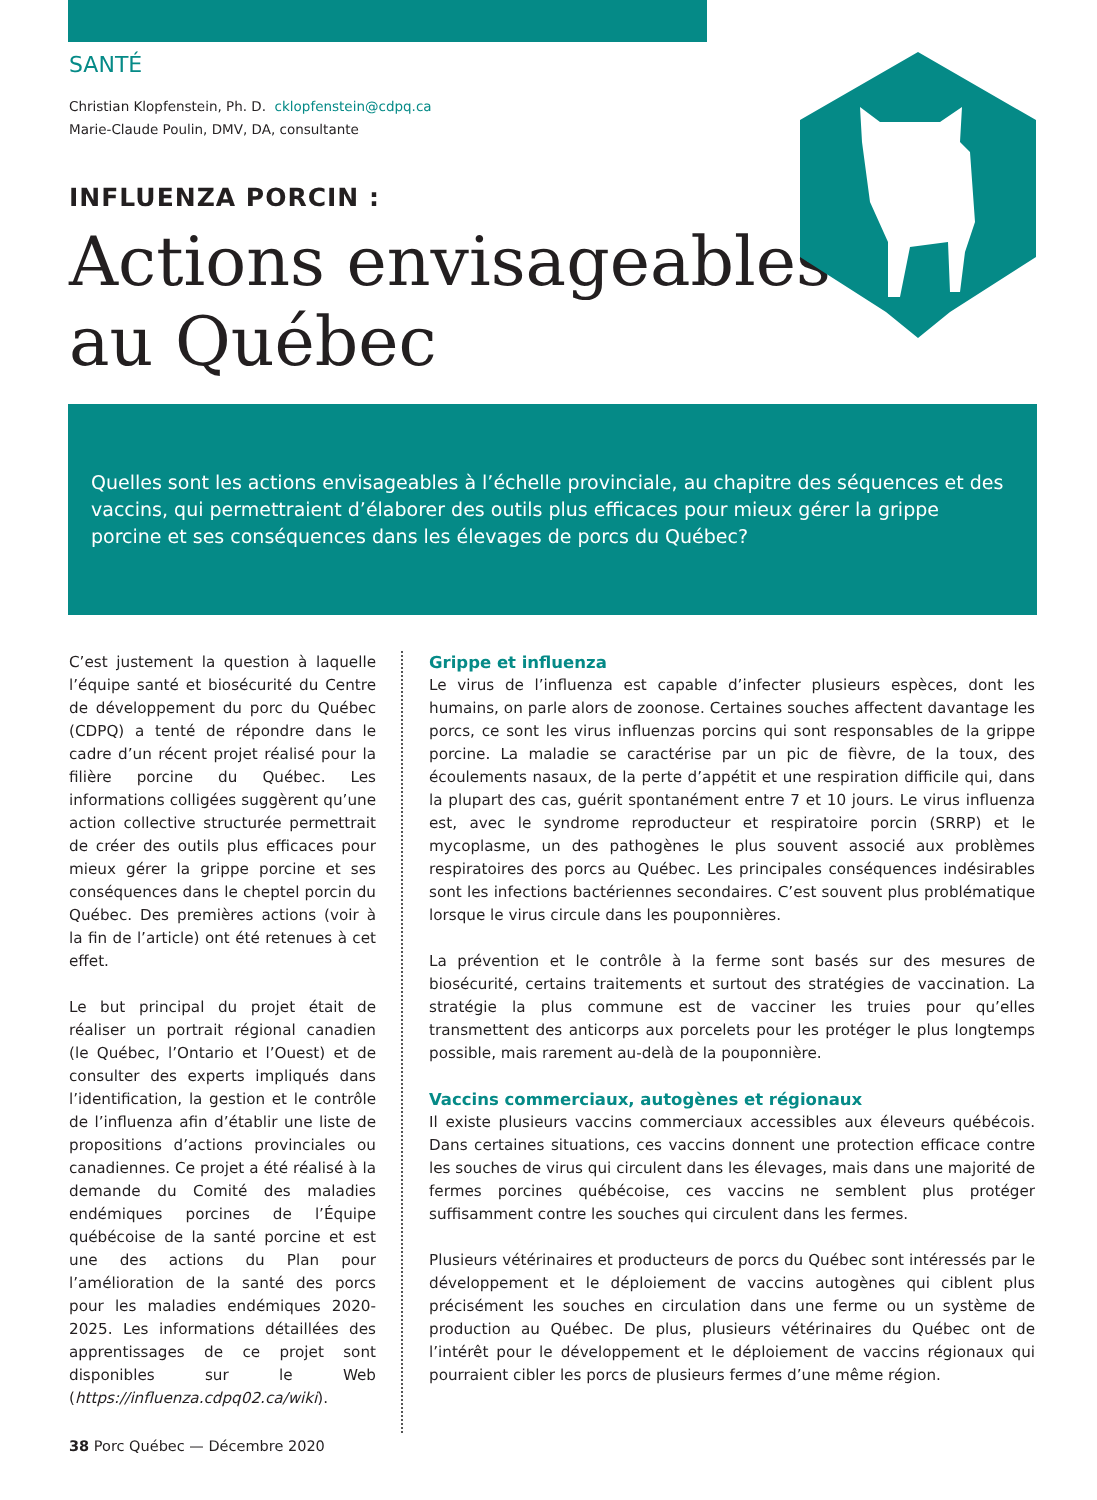SANTÉ
Christian Klopfenstein, Ph. D. cklopfenstein@cdpq.ca
Marie-Claude Poulin, DMV, DA, consultante
INFLUENZA PORCIN :
Actions envisageables
au Québec
Quelles sont les actions envisageables à l’échelle provinciale, au chapitre des séquences et des vaccins, qui permettraient d’élaborer des outils plus efficaces pour mieux gérer la grippe porcine et ses conséquences dans les élevages de porcs du Québec?
C’est justement la question à laquelle l’équipe santé et biosécurité du Centre de développement du porc du Québec (CDPQ) a tenté de répondre dans le cadre d’un récent projet réalisé pour la filière porcine du Québec. Les informations colligées suggèrent qu’une action collective structurée permettrait de créer des outils plus efficaces pour mieux gérer la grippe porcine et ses conséquences dans le cheptel porcin du Québec. Des premières actions (voir à la fin de l’article) ont été retenues à cet effet.
Le but principal du projet était de réaliser un portrait régional canadien (le Québec, l’Ontario et l’Ouest) et de consulter des experts impliqués dans l’identification, la gestion et le contrôle de l’influenza afin d’établir une liste de propositions d’actions provinciales ou canadiennes. Ce projet a été réalisé à la demande du Comité des maladies endémiques porcines de l’Équipe québécoise de la santé porcine et est une des actions du Plan pour l’amélioration de la santé des porcs pour les maladies endémiques 2020-2025. Les informations détaillées des apprentissages de ce projet sont disponibles sur le Web (https://influenza.cdpq02.ca/wiki).
Grippe et influenza
Le virus de l’influenza est capable d’infecter plusieurs espèces, dont les humains, on parle alors de zoonose. Certaines souches affectent davantage les porcs, ce sont les virus influenzas porcins qui sont responsables de la grippe porcine. La maladie se caractérise par un pic de fièvre, de la toux, des écoulements nasaux, de la perte d’appétit et une respiration difficile qui, dans la plupart des cas, guérit spontanément entre 7 et 10 jours. Le virus influenza est, avec le syndrome reproducteur et respiratoire porcin (SRRP) et le mycoplasme, un des pathogènes le plus souvent associé aux problèmes respiratoires des porcs au Québec. Les principales conséquences indésirables sont les infections bactériennes secondaires. C’est souvent plus problématique lorsque le virus circule dans les pouponnières.
La prévention et le contrôle à la ferme sont basés sur des mesures de biosécurité, certains traitements et surtout des stratégies de vaccination. La stratégie la plus commune est de vacciner les truies pour qu’elles transmettent des anticorps aux porcelets pour les protéger le plus longtemps possible, mais rarement au-delà de la pouponnière.
Vaccins commerciaux, autogènes et régionaux
Il existe plusieurs vaccins commerciaux accessibles aux éleveurs québécois. Dans certaines situations, ces vaccins donnent une protection efficace contre les souches de virus qui circulent dans les élevages, mais dans une majorité de fermes porcines québécoise, ces vaccins ne semblent plus protéger suffisamment contre les souches qui circulent dans les fermes.
Plusieurs vétérinaires et producteurs de porcs du Québec sont intéressés par le développement et le déploiement de vaccins autogènes qui ciblent plus précisément les souches en circulation dans une ferme ou un système de production au Québec. De plus, plusieurs vétérinaires du Québec ont de l’intérêt pour le développement et le déploiement de vaccins régionaux qui pourraient cibler les porcs de plusieurs fermes d’une même région.
38 Porc Québec — Décembre 2020